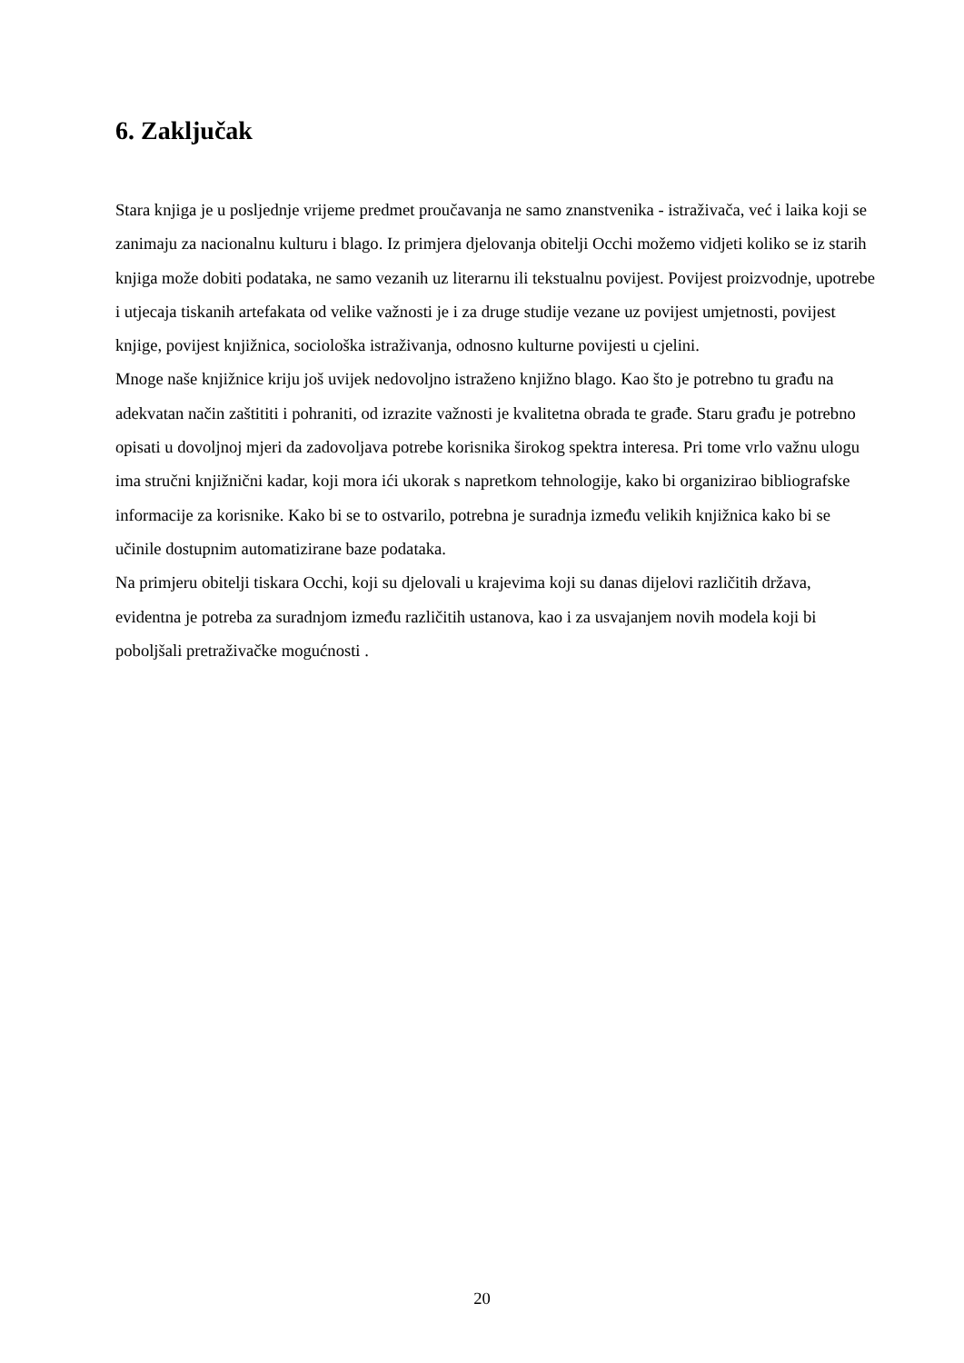6. Zaključak
Stara knjiga je u posljednje vrijeme predmet proučavanja ne samo znanstvenika - istraživača, već i laika koji se zanimaju za nacionalnu kulturu i blago. Iz primjera djelovanja obitelji Occhi možemo vidjeti koliko se iz starih knjiga može dobiti podataka, ne samo vezanih uz literarnu ili tekstualnu povijest. Povijest proizvodnje, upotrebe i utjecaja tiskanih artefakata od velike važnosti je i za druge studije vezane uz povijest umjetnosti, povijest knjige, povijest knjižnica, sociološka istraživanja, odnosno kulturne povijesti u cjelini.
Mnoge naše knjižnice kriju još uvijek nedovoljno istraženo knjižno blago. Kao što je potrebno tu građu na adekvatan način zaštititi i pohraniti, od izrazite važnosti je kvalitetna obrada te građe. Staru građu je potrebno opisati u dovoljnoj mjeri da zadovoljava potrebe korisnika širokog spektra interesa. Pri tome vrlo važnu ulogu ima stručni knjižnični kadar, koji mora ići ukorak s napretkom tehnologije, kako bi organizirao bibliografske informacije za korisnike. Kako bi se to ostvarilo, potrebna je suradnja između velikih knjižnica kako bi se učinile dostupnim automatizirane baze podataka.
Na primjeru obitelji tiskara Occhi, koji su djelovali u krajevima koji su danas dijelovi različitih država, evidentna je potreba za suradnjom između različitih ustanova, kao i za usvajanjem novih modela koji bi poboljšali pretraživačke mogućnosti .
20